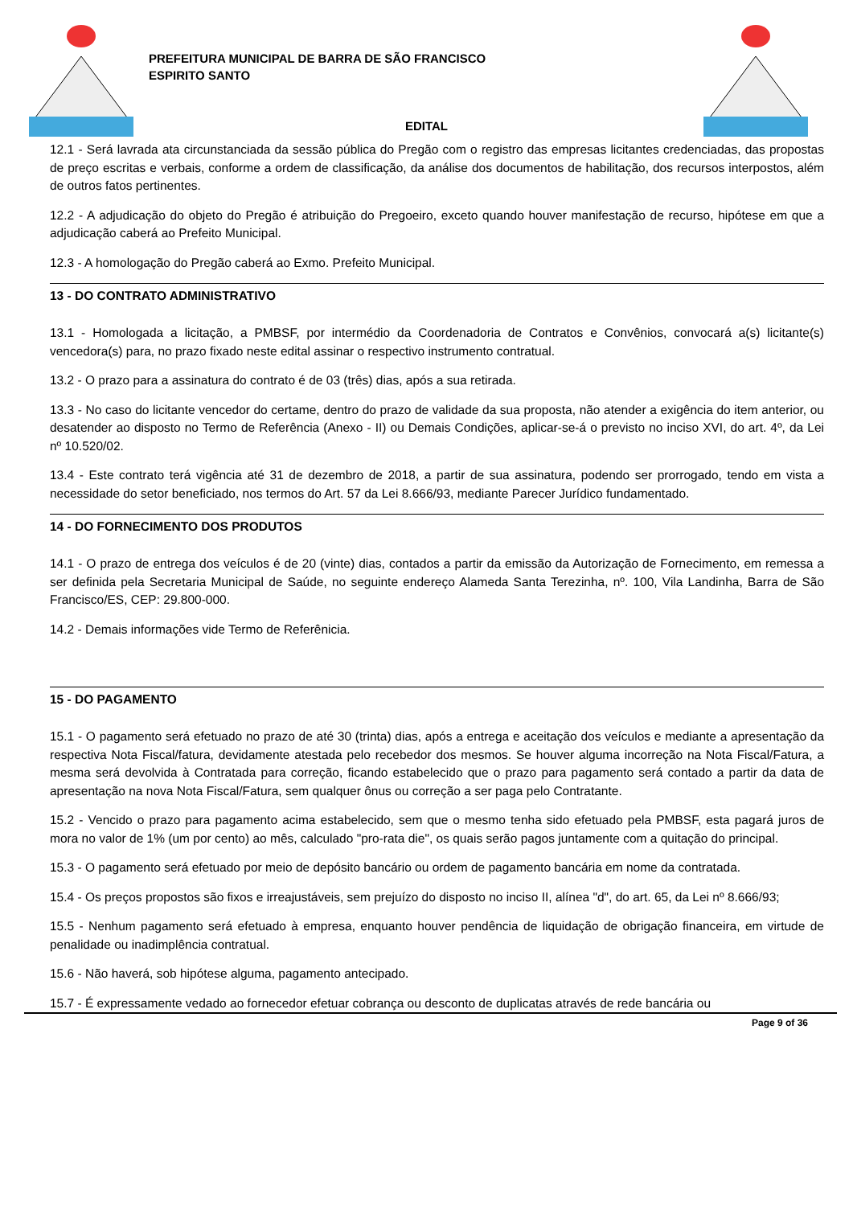PREFEITURA MUNICIPAL DE BARRA DE SÃO FRANCISCO
ESPIRITO SANTO
EDITAL
12.1 - Será lavrada ata circunstanciada da sessão pública do Pregão com o registro das empresas licitantes credenciadas, das propostas de preço escritas e verbais, conforme a ordem de classificação, da análise dos documentos de habilitação, dos recursos interpostos, além de outros fatos pertinentes.
12.2 - A adjudicação do objeto do Pregão é atribuição do Pregoeiro, exceto quando houver manifestação de recurso, hipótese em que a adjudicação caberá ao Prefeito Municipal.
12.3 - A homologação do Pregão caberá ao Exmo. Prefeito Municipal.
13 - DO CONTRATO ADMINISTRATIVO
13.1 - Homologada a licitação, a PMBSF, por intermédio da Coordenadoria de Contratos e Convênios, convocará a(s) licitante(s) vencedora(s) para, no prazo fixado neste edital assinar o respectivo instrumento contratual.
13.2 - O prazo para a assinatura do contrato é de 03 (três) dias, após a sua retirada.
13.3 - No caso do licitante vencedor do certame, dentro do prazo de validade da sua proposta, não atender a exigência do item anterior, ou desatender ao disposto no Termo de Referência (Anexo - II) ou Demais Condições, aplicar-se-á o previsto no inciso XVI, do art. 4º, da Lei nº 10.520/02.
13.4 - Este contrato terá vigência até 31 de dezembro de 2018, a partir de sua assinatura, podendo ser prorrogado, tendo em vista a necessidade do setor beneficiado, nos termos do Art. 57 da Lei 8.666/93, mediante Parecer Jurídico fundamentado.
14 - DO FORNECIMENTO DOS PRODUTOS
14.1 - O prazo de entrega dos veículos é de 20 (vinte) dias, contados a partir da emissão da Autorização de Fornecimento, em remessa a ser definida pela Secretaria Municipal de Saúde, no seguinte endereço Alameda Santa Terezinha, nº. 100, Vila Landinha, Barra de São Francisco/ES, CEP: 29.800-000.
14.2 - Demais informações vide Termo de Referênicia.
15 - DO PAGAMENTO
15.1 - O pagamento será efetuado no prazo de até 30 (trinta) dias, após a entrega e aceitação dos veículos e mediante a apresentação da respectiva Nota Fiscal/fatura, devidamente atestada pelo recebedor dos mesmos. Se houver alguma incorreção na Nota Fiscal/Fatura, a mesma será devolvida à Contratada para correção, ficando estabelecido que o prazo para pagamento será contado a partir da data de apresentação na nova Nota Fiscal/Fatura, sem qualquer ônus ou correção a ser paga pelo Contratante.
15.2 - Vencido o prazo para pagamento acima estabelecido, sem que o mesmo tenha sido efetuado pela PMBSF, esta pagará juros de mora no valor de 1% (um por cento) ao mês, calculado "pro-rata die", os quais serão pagos juntamente com a quitação do principal.
15.3 - O pagamento será efetuado por meio de depósito bancário ou ordem de pagamento bancária em nome da contratada.
15.4 - Os preços propostos são fixos e irreajustáveis, sem prejuízo do disposto no inciso II, alínea "d", do art. 65, da Lei nº 8.666/93;
15.5 - Nenhum pagamento será efetuado à empresa, enquanto houver pendência de liquidação de obrigação financeira, em virtude de penalidade ou inadimplência contratual.
15.6 - Não haverá, sob hipótese alguma, pagamento antecipado.
15.7 - É expressamente vedado ao fornecedor efetuar cobrança ou desconto de duplicatas através de rede bancária ou
Page 9 of 36